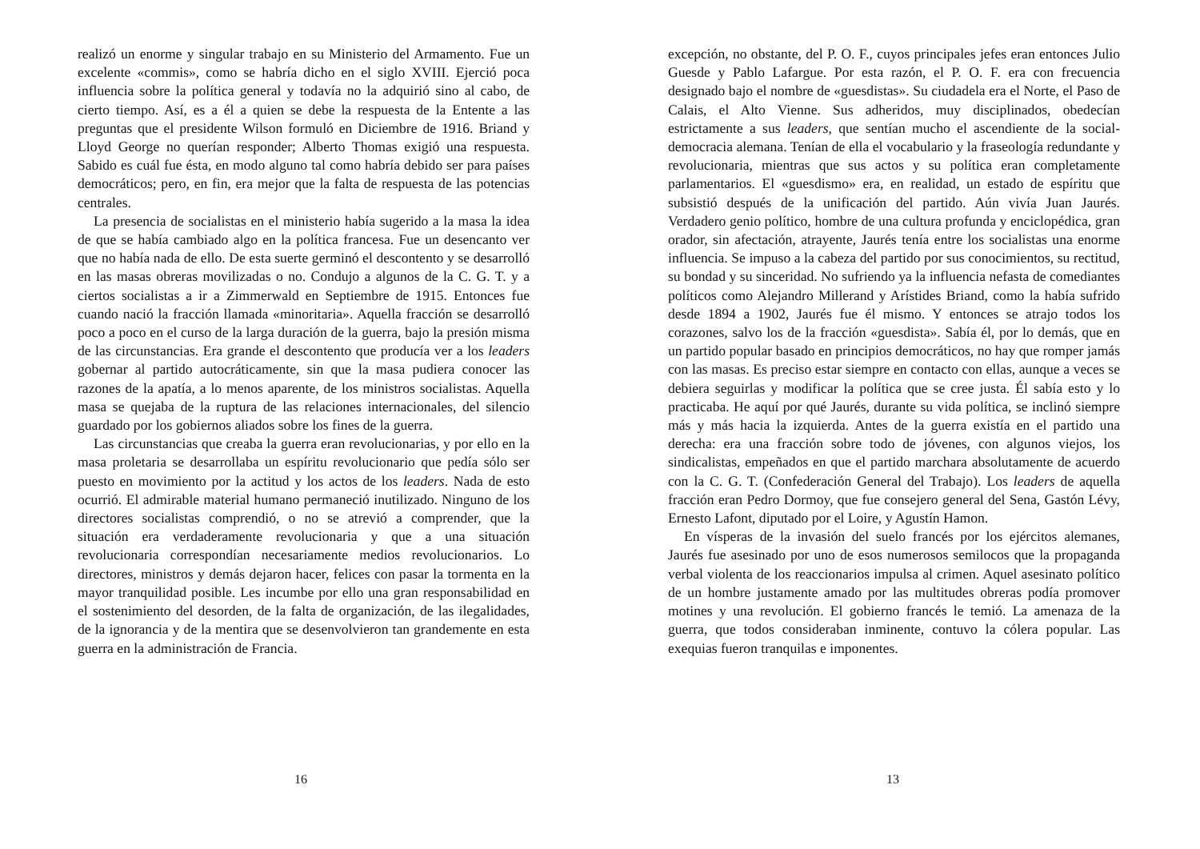realizó un enorme y singular trabajo en su Ministerio del Armamento. Fue un excelente «commis», como se habría dicho en el siglo XVIII. Ejerció poca influencia sobre la política general y todavía no la adquirió sino al cabo, de cierto tiempo. Así, es a él a quien se debe la respuesta de la Entente a las preguntas que el presidente Wilson formuló en Diciembre de 1916. Briand y Lloyd George no querían responder; Alberto Thomas exigió una respuesta. Sabido es cuál fue ésta, en modo alguno tal como habría debido ser para países democráticos; pero, en fin, era mejor que la falta de respuesta de las potencias centrales.
La presencia de socialistas en el ministerio había sugerido a la masa la idea de que se había cambiado algo en la política francesa. Fue un desencanto ver que no había nada de ello. De esta suerte germinó el descontento y se desarrolló en las masas obreras movilizadas o no. Condujo a algunos de la C. G. T. y a ciertos socialistas a ir a Zimmerwald en Septiembre de 1915. Entonces fue cuando nació la fracción llamada «minoritaria». Aquella fracción se desarrolló poco a poco en el curso de la larga duración de la guerra, bajo la presión misma de las circunstancias. Era grande el descontento que producía ver a los leaders gobernar al partido autocráticamente, sin que la masa pudiera conocer las razones de la apatía, a lo menos aparente, de los ministros socialistas. Aquella masa se quejaba de la ruptura de las relaciones internacionales, del silencio guardado por los gobiernos aliados sobre los fines de la guerra.
Las circunstancias que creaba la guerra eran revolucionarias, y por ello en la masa proletaria se desarrollaba un espíritu revolucionario que pedía sólo ser puesto en movimiento por la actitud y los actos de los leaders. Nada de esto ocurrió. El admirable material humano permaneció inutilizado. Ninguno de los directores socialistas comprendió, o no se atrevió a comprender, que la situación era verdaderamente revolucionaria y que a una situación revolucionaria correspondían necesariamente medios revolucionarios. Lo directores, ministros y demás dejaron hacer, felices con pasar la tormenta en la mayor tranquilidad posible. Les incumbe por ello una gran responsabilidad en el sostenimiento del desorden, de la falta de organización, de las ilegalidades, de la ignorancia y de la mentira que se desenvolvieron tan grandemente en esta guerra en la administración de Francia.
16
excepción, no obstante, del P. O. F., cuyos principales jefes eran entonces Julio Guesde y Pablo Lafargue. Por esta razón, el P. O. F. era con frecuencia designado bajo el nombre de «guesdistas». Su ciudadela era el Norte, el Paso de Calais, el Alto Vienne. Sus adheridos, muy disciplinados, obedecían estrictamente a sus leaders, que sentían mucho el ascendiente de la social-democracia alemana. Tenían de ella el vocabulario y la fraseología redundante y revolucionaria, mientras que sus actos y su política eran completamente parlamentarios. El «guesdismo» era, en realidad, un estado de espíritu que subsistió después de la unificación del partido. Aún vivía Juan Jaurés. Verdadero genio político, hombre de una cultura profunda y enciclopédica, gran orador, sin afectación, atrayente, Jaurés tenía entre los socialistas una enorme influencia. Se impuso a la cabeza del partido por sus conocimientos, su rectitud, su bondad y su sinceridad. No sufriendo ya la influencia nefasta de comediantes políticos como Alejandro Millerand y Arístides Briand, como la había sufrido desde 1894 a 1902, Jaurés fue él mismo. Y entonces se atrajo todos los corazones, salvo los de la fracción «guesdista». Sabía él, por lo demás, que en un partido popular basado en principios democráticos, no hay que romper jamás con las masas. Es preciso estar siempre en contacto con ellas, aunque a veces se debiera seguirlas y modificar la política que se cree justa. Él sabía esto y lo practicaba. He aquí por qué Jaurés, durante su vida política, se inclinó siempre más y más hacia la izquierda. Antes de la guerra existía en el partido una derecha: era una fracción sobre todo de jóvenes, con algunos viejos, los sindicalistas, empeñados en que el partido marchara absolutamente de acuerdo con la C. G. T. (Confederación General del Trabajo). Los leaders de aquella fracción eran Pedro Dormoy, que fue consejero general del Sena, Gastón Lévy, Ernesto Lafont, diputado por el Loire, y Agustín Hamon.
En vísperas de la invasión del suelo francés por los ejércitos alemanes, Jaurés fue asesinado por uno de esos numerosos semilocos que la propaganda verbal violenta de los reaccionarios impulsa al crimen. Aquel asesinato político de un hombre justamente amado por las multitudes obreras podía promover motines y una revolución. El gobierno francés le temió. La amenaza de la guerra, que todos consideraban inminente, contuvo la cólera popular. Las exequias fueron tranquilas e imponentes.
13